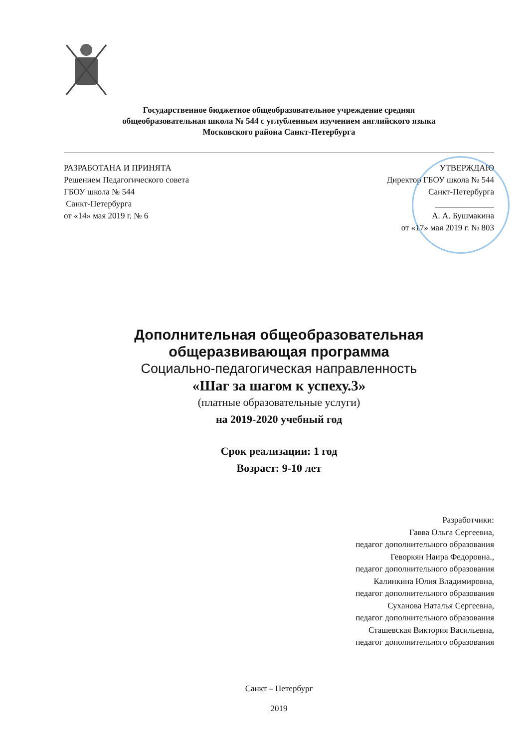Государственное бюджетное общеобразовательное учреждение средняя
общеобразовательная школа № 544 с углубленным изучением английского языка
Московского района Санкт-Петербурга
РАЗРАБОТАНА И ПРИНЯТА
Решением Педагогического совета
ГБОУ школа № 544
Санкт-Петербурга
от «14» мая 2019 г. № 6
УТВЕРЖДАЮ
Директор ГБОУ школа № 544
Санкт-Петербурга
______________
А. А. Бушмакина
от «17» мая 2019 г. № 803
Дополнительная общеобразовательная
общеразвивающая программа
Социально-педагогическая направленность
«Шаг за шагом к успеху.3»
(платные образовательные услуги)
на 2019-2020 учебный год
Срок реализации: 1 год
Возраст: 9-10 лет
Разработчики:
Гавва Ольга Сергеевна,
педагог дополнительного образования
Геворкян Наира Федоровна.,
педагог дополнительного образования
Калинкина Юлия Владимировна,
педагог дополнительного образования
Суханова Наталья Сергеевна,
педагог дополнительного образования
Сташевская Виктория Васильевна,
педагог дополнительного образования
Санкт – Петербург
2019